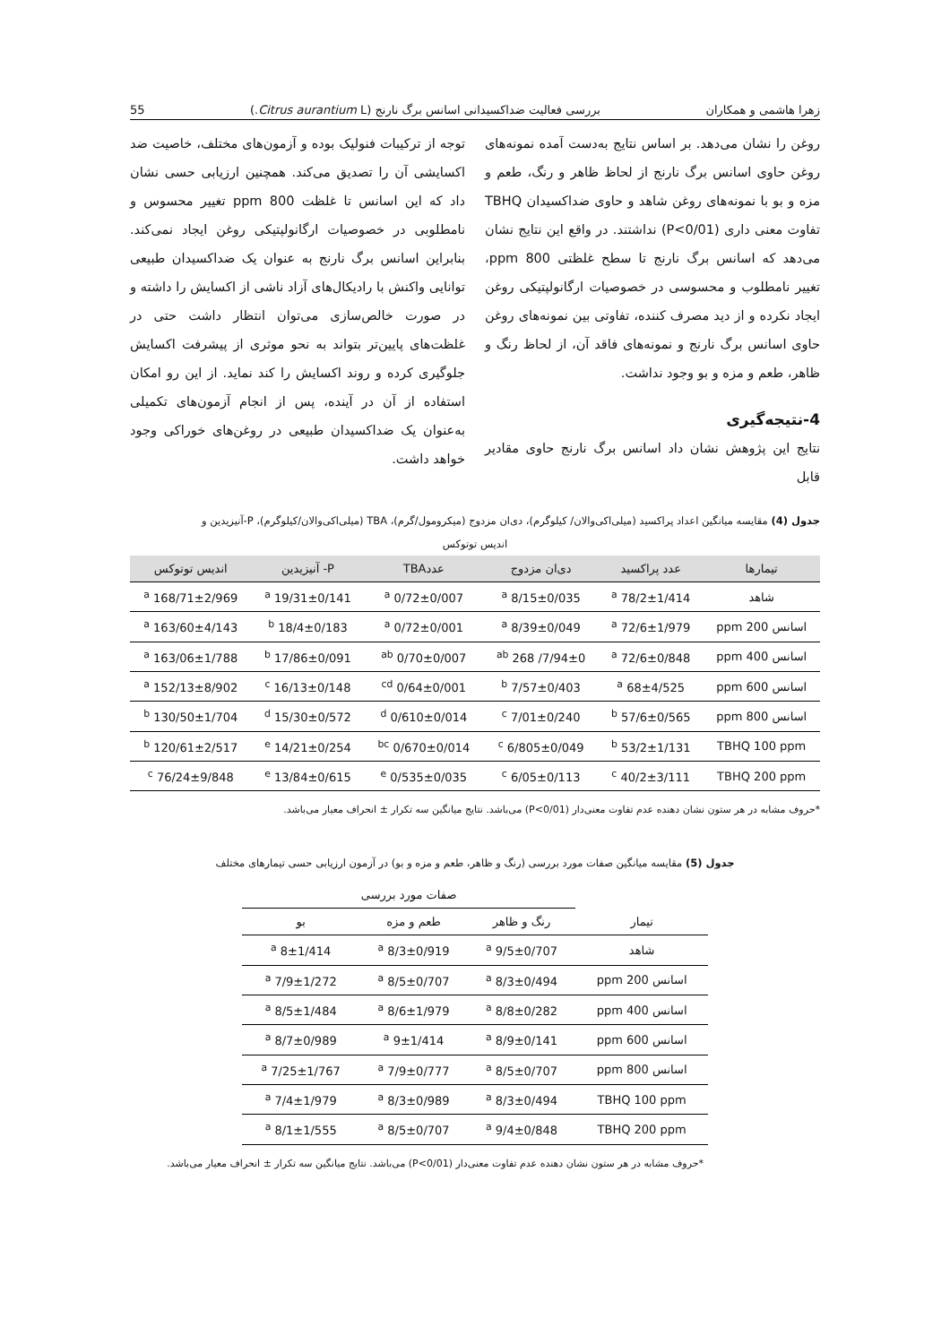زهرا هاشمی و همکاران بررسی فعالیت ضداکسیدانی اسانس برگ نارنج (Citrus aurantium L.) 55
روغن را نشان می‌دهد. بر اساس نتایج به‌دست آمده نمونه‌های روغن حاوی اسانس برگ نارنج از لحاظ ظاهر و رنگ، طعم و مزه و بو با نمونه‌های روغن شاهد و حاوی ضداکسیدان TBHQ تفاوت معنی داری (P<0/01) نداشتند. در واقع این نتایج نشان می‌دهد که اسانس برگ نارنج تا سطح غلظتی 800 ppm، تغییر نامطلوب و محسوسی در خصوصیات ارگانولپتیکی روغن ایجاد نکرده و از دید مصرف کننده، تفاوتی بین نمونه‌های روغن حاوی اسانس برگ نارنج و نمونه‌های فاقد آن، از لحاظ رنگ و ظاهر، طعم و مزه و بو وجود نداشت.
4-نتیجه‌گیری
نتایج این پژوهش نشان داد اسانس برگ نارنج حاوی مقادیر قابل
توجه از ترکیبات فنولیک بوده و آزمون‌های مختلف، خاصیت ضد اکسایشی آن را تصدیق می‌کند. همچنین ارزیابی حسی نشان داد که این اسانس تا غلظت 800 ppm تغییر محسوس و نامطلوبی در خصوصیات ارگانولپتیکی روغن ایجاد نمی‌کند. بنابراین اسانس برگ نارنج به عنوان یک ضداکسیدان طبیعی توانایی واکنش با رادیکال‌های آزاد ناشی از اکسایش را داشته و در صورت خالص‌سازی می‌توان انتظار داشت حتی در غلظت‌های پایین‌تر بتواند به نحو موثری از پیشرفت اکسایش جلوگیری کرده و روند اکسایش را کند نماید. از این رو امکان استفاده از آن در آینده، پس از انجام آزمون‌های تکمیلی به‌عنوان یک ضداکسیدان طبیعی در روغن‌های خوراکی وجود خواهد داشت.
جدول (4) مقایسه میانگین اعداد پراکسید (میلی‌اکی‌والان/ کیلوگرم)، دی‌ان مزدوج (میکرومول/گرم)، TBA (میلی‌اکی‌والان/کیلوگرم)، P-آنیزیدین و
اندیس توتوکس
| تیمارها | عدد پراکسید | دی‌ان مزدوج | عددTBA | P- آنیزیدین | اندیس توتوکس |
| --- | --- | --- | --- | --- | --- |
| شاهد | 78/2±1/414 <sup>a</sup> | 8/15±0/035 <sup>a</sup> | 0/72±0/007 <sup>a</sup> | 19/31±0/141 <sup>a</sup> | 168/71±2/969 <sup>a</sup> |
| اسانس 200 ppm | 72/6±1/979 <sup>a</sup> | 8/39±0/049 <sup>a</sup> | 0/72±0/001 <sup>a</sup> | 18/4±0/183 <sup>b</sup> | 163/60±4/143 <sup>a</sup> |
| اسانس 400 ppm | 72/6±0/848 <sup>a</sup> | 7/94±0/ 268 <sup>ab</sup> | 0/70±0/007 <sup>ab</sup> | 17/86±0/091 <sup>b</sup> | 163/06±1/788 <sup>a</sup> |
| اسانس 600 ppm | 68±4/525 <sup>a</sup> | 7/57±0/403 <sup>b</sup> | 0/64±0/001 <sup>cd</sup> | 16/13±0/148 <sup>c</sup> | 152/13±8/902 <sup>a</sup> |
| اسانس 800 ppm | 57/6±0/565 <sup>b</sup> | 7/01±0/240 <sup>c</sup> | 0/610±0/014 <sup>d</sup> | 15/30±0/572 <sup>d</sup> | 130/50±1/704 <sup>b</sup> |
| TBHQ 100 ppm | 53/2±1/131 <sup>b</sup> | 6/805±0/049 <sup>c</sup> | 0/670±0/014 <sup>bc</sup> | 14/21±0/254 <sup>e</sup> | 120/61±2/517 <sup>b</sup> |
| TBHQ 200 ppm | 40/2±3/111 <sup>c</sup> | 6/05±0/113 <sup>c</sup> | 0/535±0/035 <sup>e</sup> | 13/84±0/615 <sup>e</sup> | 76/24±9/848 <sup>c</sup> |
*حروف مشابه در هر ستون نشان دهنده عدم تفاوت معنی‌دار (P<0/01) می‌باشد. نتایج میانگین سه تکرار ± انحراف معیار می‌باشد.
جدول (5) مقایسه میانگین صفات مورد بررسی (رنگ و ظاهر، طعم و مزه و بو) در آزمون ارزیابی حسی تیمارهای مختلف
| | صفات مورد بررسی | | |
| تیمار | رنگ و ظاهر | طعم و مزه | بو |
| شاهد | 9/5±0/707 <sup>a</sup> | 8/3±0/919 <sup>a</sup> | 8±1/414 <sup>a</sup> |
| اسانس 200 ppm | 8/3±0/494 <sup>a</sup> | 8/5±0/707 <sup>a</sup> | 7/9±1/272 <sup>a</sup> |
| اسانس 400 ppm | 8/8±0/282 <sup>a</sup> | 8/6±1/979 <sup>a</sup> | 8/5±1/484 <sup>a</sup> |
| اسانس 600 ppm | 8/9±0/141 <sup>a</sup> | 9±1/414 <sup>a</sup> | 8/7±0/989 <sup>a</sup> |
| اسانس 800 ppm | 8/5±0/707 <sup>a</sup> | 7/9±0/777 <sup>a</sup> | 7/25±1/767 <sup>a</sup> |
| TBHQ 100 ppm | 8/3±0/494 <sup>a</sup> | 8/3±0/989 <sup>a</sup> | 7/4±1/979 <sup>a</sup> |
| TBHQ 200 ppm | 9/4±0/848 <sup>a</sup> | 8/5±0/707 <sup>a</sup> | 8/1±1/555 <sup>a</sup> |
*حروف مشابه در هر ستون نشان دهنده عدم تفاوت معنی‌دار (P<0/01) می‌باشد. نتایج میانگین سه تکرار ± انحراف معیار می‌باشد.